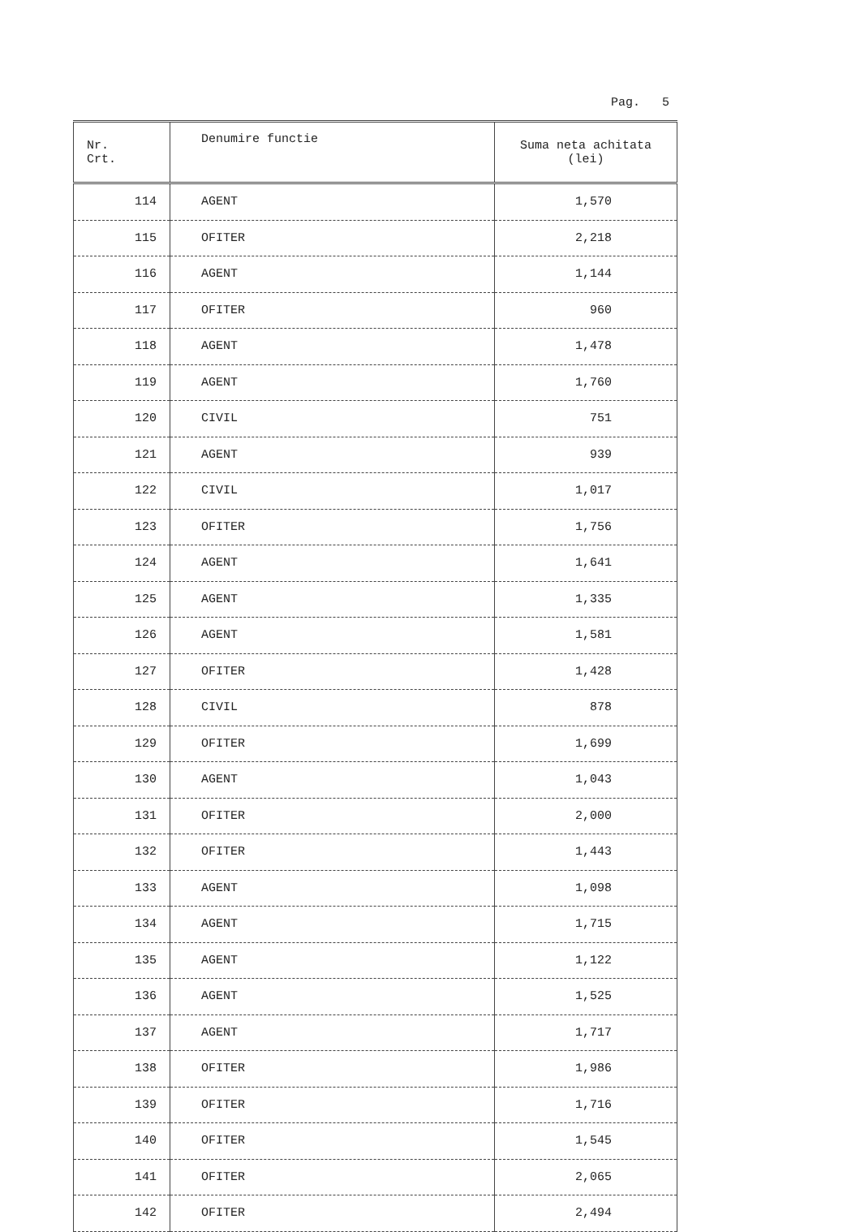Pag. 5
| Nr. Crt. | Denumire functie | Suma neta achitata (lei) |
| --- | --- | --- |
| 114 | AGENT | 1,570 |
| 115 | OFITER | 2,218 |
| 116 | AGENT | 1,144 |
| 117 | OFITER | 960 |
| 118 | AGENT | 1,478 |
| 119 | AGENT | 1,760 |
| 120 | CIVIL | 751 |
| 121 | AGENT | 939 |
| 122 | CIVIL | 1,017 |
| 123 | OFITER | 1,756 |
| 124 | AGENT | 1,641 |
| 125 | AGENT | 1,335 |
| 126 | AGENT | 1,581 |
| 127 | OFITER | 1,428 |
| 128 | CIVIL | 878 |
| 129 | OFITER | 1,699 |
| 130 | AGENT | 1,043 |
| 131 | OFITER | 2,000 |
| 132 | OFITER | 1,443 |
| 133 | AGENT | 1,098 |
| 134 | AGENT | 1,715 |
| 135 | AGENT | 1,122 |
| 136 | AGENT | 1,525 |
| 137 | AGENT | 1,717 |
| 138 | OFITER | 1,986 |
| 139 | OFITER | 1,716 |
| 140 | OFITER | 1,545 |
| 141 | OFITER | 2,065 |
| 142 | OFITER | 2,494 |